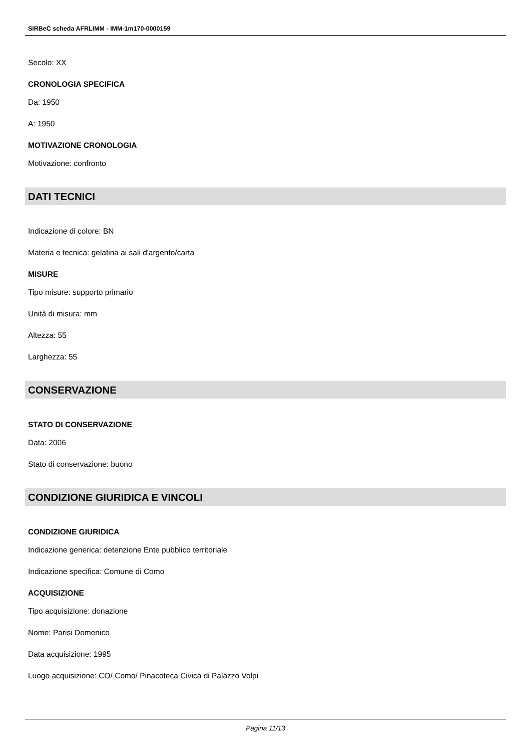SIRBeC scheda AFRLIMM - IMM-1m170-0000159
Secolo: XX
CRONOLOGIA SPECIFICA
Da: 1950
A: 1950
MOTIVAZIONE CRONOLOGIA
Motivazione: confronto
DATI TECNICI
Indicazione di colore: BN
Materia e tecnica: gelatina ai sali d'argento/carta
MISURE
Tipo misure: supporto primario
Unità di misura: mm
Altezza: 55
Larghezza: 55
CONSERVAZIONE
STATO DI CONSERVAZIONE
Data: 2006
Stato di conservazione: buono
CONDIZIONE GIURIDICA E VINCOLI
CONDIZIONE GIURIDICA
Indicazione generica: detenzione Ente pubblico territoriale
Indicazione specifica: Comune di Como
ACQUISIZIONE
Tipo acquisizione: donazione
Nome: Parisi Domenico
Data acquisizione: 1995
Luogo acquisizione: CO/ Como/ Pinacoteca Civica di Palazzo Volpi
Pagina 11/13